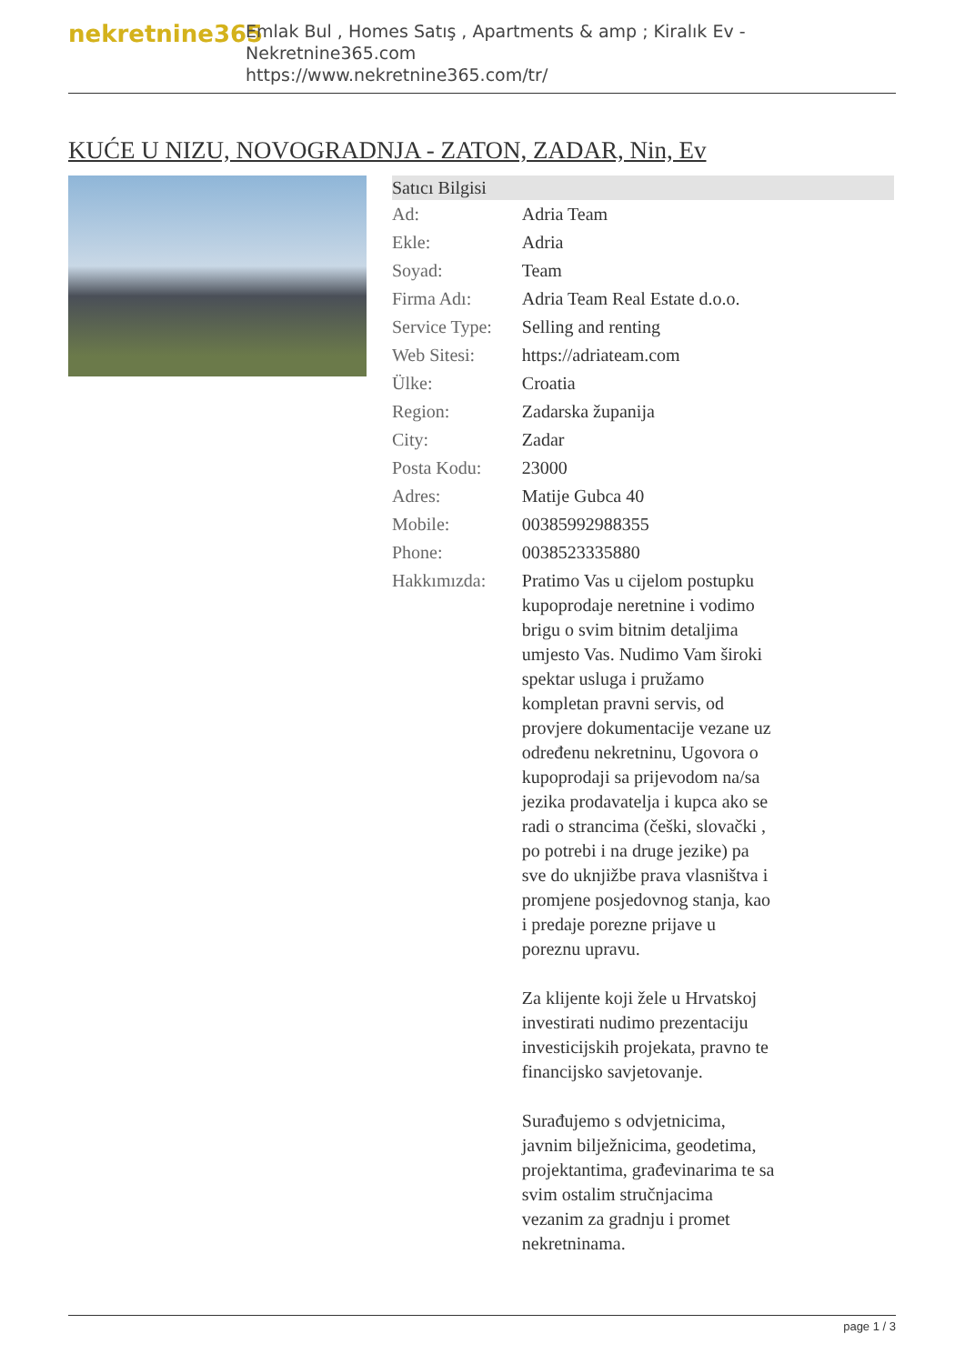nekretnine365
Emlak Bul , Homes Satış , Apartments & amp ; Kiralık Ev - Nekretnine365.com
https://www.nekretnine365.com/tr/
KUĆE U NIZU, NOVOGRADNJA - ZATON, ZADAR, Nin, Ev
| Satıcı Bilgisi | |
| --- | --- |
| Ad: | Adria Team |
| Ekle: | Adria |
| Soyad: | Team |
| Firma Adı: | Adria Team Real Estate d.o.o. |
| Service Type: | Selling and renting |
| Web Sitesi: | https://adriateam.com |
| Ülke: | Croatia |
| Region: | Zadarska županija |
| City: | Zadar |
| Posta Kodu: | 23000 |
| Adres: | Matije Gubca 40 |
| Mobile: | 00385992988355 |
| Phone: | 0038523335880 |
| Hakkımızda: | Pratimo Vas u cijelom postupku kupoprodaje neretnine i vodimo brigu o svim bitnim detaljima umjesto Vas. Nudimo Vam široki spektar usluga i pružamo kompletan pravni servis, od provjere dokumentacije vezane uz određenu nekretninu, Ugovora o kupoprodaji sa prijevodom na/sa jezika prodavatelja i kupca ako se radi o strancima (češki, slovački , po potrebi i na druge jezike) pa sve do uknjižbe prava vlasništva i promjene posjedovnog stanja, kao i predaje porezne prijave u poreznu upravu. Za klijente koji žele u Hrvatskoj investirati nudimo prezentaciju investicijskih projekata, pravno te financijsko savjetovanje. Surađujemo s odvjetnicima, javnim bilježnicima, geodetima, projektantima, građevinarima te sa svim ostalim stručnjacima vezanim za gradnju i promet nekretninama. |
page 1 / 3